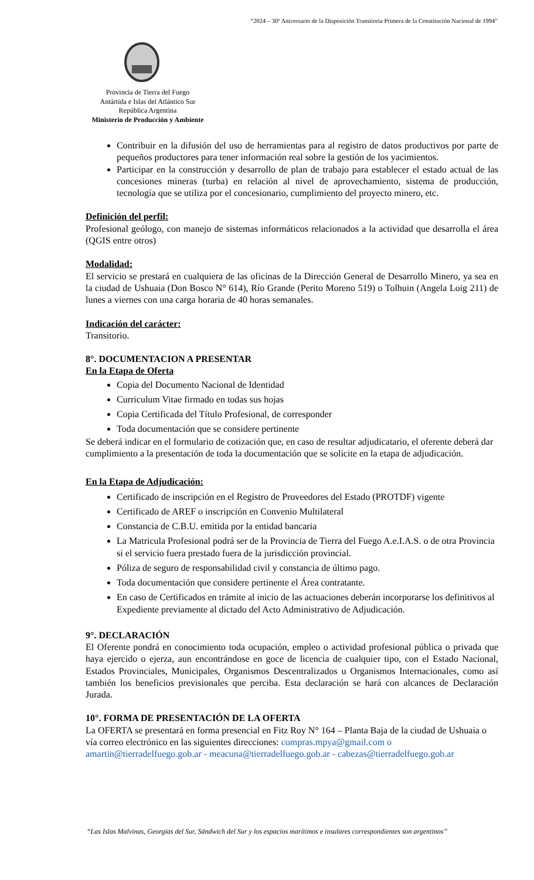“2024 – 30º Aniversario de la Disposición Transitoria Primera de la Constitución Nacional de 1994”
Provincia de Tierra del Fuego
Antártida e Islas del Atlántico Sur
República Argentina
Ministerio de Producción y Ambiente
Contribuir en la difusión del uso de herramientas para al registro de datos productivos por parte de pequeños productores para tener información real sobre la gestión de los yacimientos.
Participar en la construcción y desarrollo de plan de trabajo para establecer el estado actual de las concesiones mineras (turba) en relación al nivel de aprovechamiento, sistema de producción, tecnología que se utiliza por el concesionario, cumplimiento del proyecto minero, etc.
Definición del perfil:
Profesional geólogo, con manejo de sistemas informáticos relacionados a la actividad que desarrolla el área (QGIS entre otros)
Modalidad:
El servicio se prestará en cualquiera de las oficinas de la Dirección General de Desarrollo Minero, ya sea en la ciudad de Ushuaia (Don Bosco N° 614), Río Grande (Perito Moreno 519) o Tolhuin (Angela Loig 211) de lunes a viernes con una carga horaria de 40 horas semanales.
Indicación del carácter:
Transitorio.
8°. DOCUMENTACION A PRESENTAR
En la Etapa de Oferta
Copia del Documento Nacional de Identidad
Curriculum Vitae firmado en todas sus hojas
Copia Certificada del Título Profesional, de corresponder
Toda documentación que se considere pertinente
Se deberá indicar en el formulario de cotización que, en caso de resultar adjudicatario, el oferente deberá dar cumplimiento a la presentación de toda la documentación que se solicite en la etapa de adjudicación.
En la Etapa de Adjudicación:
Certificado de inscripción en el Registro de Proveedores del Estado (PROTDF) vigente
Certificado de AREF o inscripción en Convenio Multilateral
Constancia de C.B.U. emitida por la entidad bancaria
La Matricula Profesional podrá ser de la Provincia de Tierra del Fuego A.e.I.A.S. o de otra Provincia si el servicio fuera prestado fuera de la jurisdicción provincial.
Póliza de seguro de responsabilidad civil y constancia de último pago.
Toda documentación que considere pertinente el Área contratante.
En caso de Certificados en trámite al inicio de las actuaciones deberán incorporarse los definitivos al Expediente previamente al dictado del Acto Administrativo de Adjudicación.
9°. DECLARACIÓN
El Oferente pondrá en conocimiento toda ocupación, empleo o actividad profesional pública o privada que haya ejercido o ejerza, aun encontrándose en goce de licencia de cualquier tipo, con el Estado Nacional, Estados Provinciales, Municipales, Organismos Descentralizados u Organismos Internacionales, como así también los beneficios previsionales que perciba. Esta declaración se hará con alcances de Declaración Jurada.
10°. FORMA DE PRESENTACIÓN DE LA OFERTA
La OFERTA se presentará en forma presencial en Fitz Roy N° 164 – Planta Baja de la ciudad de Ushuaia o vía correo electrónico en las siguientes direcciones: compras.mpya@gmail.com o amartin@tierradelfuego.gob.ar - meacuna@tierradelfuego.gob.ar - cabezas@tierradelfuego.gob.ar
“Las Islas Malvinas, Georgias del Sur, Sándwich del Sur y los espacios marítimos e insulares correspondientes son argentinos”